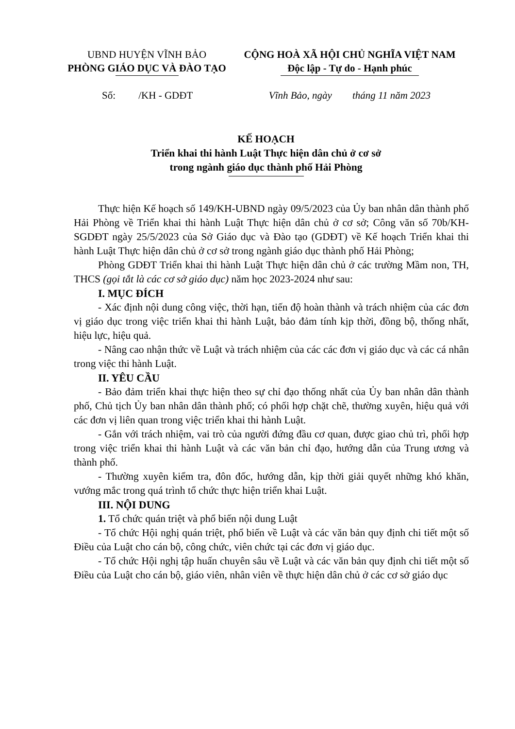UBND HUYỆN VĨNH BẢO
PHÒNG GIÁO DỤC VÀ ĐÀO TẠO
CỘNG HOÀ XÃ HỘI CHỦ NGHĨA VIỆT NAM
Độc lập - Tự do - Hạnh phúc
Số: /KH - GDĐT Vĩnh Bảo, ngày tháng 11 năm 2023
KẾ HOẠCH
Triển khai thi hành Luật Thực hiện dân chủ ở cơ sở
trong ngành giáo dục thành phố Hải Phòng
Thực hiện Kế hoạch số 149/KH-UBND ngày 09/5/2023 của Ủy ban nhân dân thành phố Hải Phòng về Triển khai thi hành Luật Thực hiện dân chủ ở cơ sở; Công văn số 70b/KH-SGDĐT ngày 25/5/2023 của Sở Giáo dục và Đào tạo (GDĐT) về Kế hoạch Triển khai thi hành Luật Thực hiện dân chủ ở cơ sở trong ngành giáo dục thành phố Hải Phòng;
Phòng GDĐT Triển khai thi hành Luật Thực hiện dân chủ ở các trường Mầm non, TH, THCS (gọi tắt là các cơ sở giáo dục) năm học 2023-2024 như sau:
I. MỤC ĐÍCH
- Xác định nội dung công việc, thời hạn, tiến độ hoàn thành và trách nhiệm của các đơn vị giáo dục trong việc triển khai thi hành Luật, bảo đảm tính kịp thời, đồng bộ, thống nhất, hiệu lực, hiệu quả.
- Nâng cao nhận thức về Luật và trách nhiệm của các các đơn vị giáo dục và các cá nhân trong việc thi hành Luật.
II. YÊU CẦU
- Bảo đảm triển khai thực hiện theo sự chỉ đạo thống nhất của Ủy ban nhân dân thành phố, Chủ tịch Ủy ban nhân dân thành phố; có phối hợp chặt chẽ, thường xuyên, hiệu quả với các đơn vị liên quan trong việc triển khai thi hành Luật.
- Gắn với trách nhiệm, vai trò của người đứng đầu cơ quan, được giao chủ trì, phối hợp trong việc triển khai thi hành Luật và các văn bản chỉ đạo, hướng dẫn của Trung ương và thành phố.
- Thường xuyên kiểm tra, đôn đốc, hướng dẫn, kịp thời giải quyết những khó khăn, vướng mắc trong quá trình tổ chức thực hiện triển khai Luật.
III. NỘI DUNG
1. Tổ chức quán triệt và phổ biến nội dung Luật
- Tổ chức Hội nghị quán triệt, phổ biến về Luật và các văn bản quy định chi tiết một số Điều của Luật cho cán bộ, công chức, viên chức tại các đơn vị giáo dục.
- Tổ chức Hội nghị tập huấn chuyên sâu về Luật và các văn bản quy định chi tiết một số Điều của Luật cho cán bộ, giáo viên, nhân viên về thực hiện dân chủ ở các cơ sở giáo dục